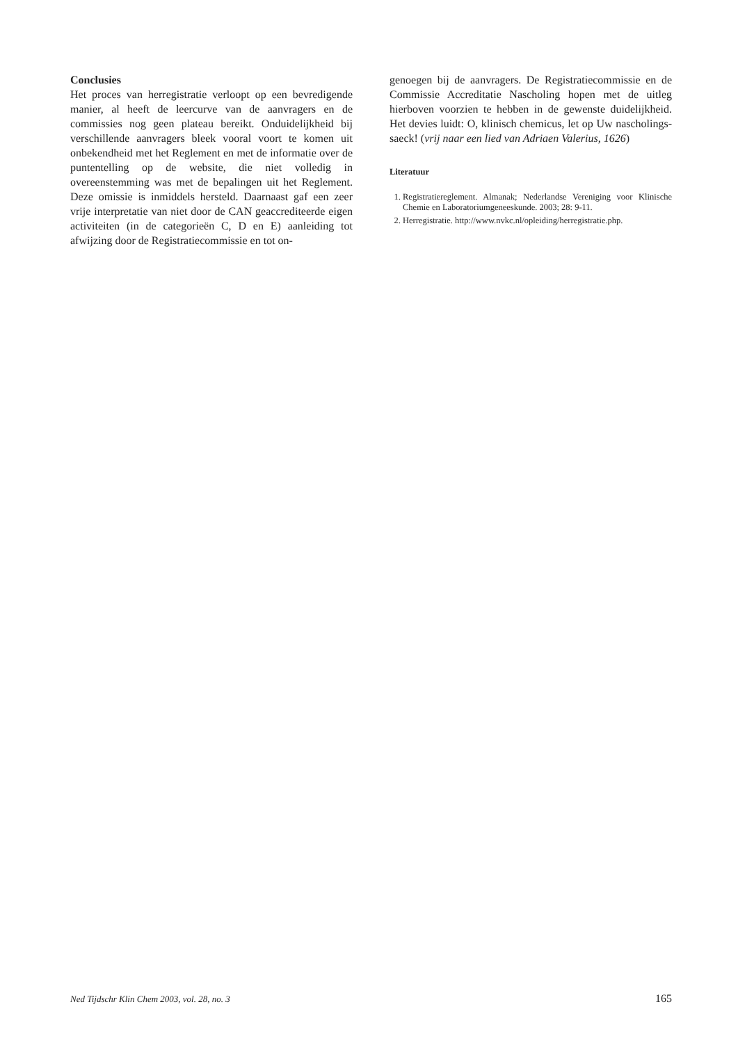Conclusies
Het proces van herregistratie verloopt op een bevredigende manier, al heeft de leercurve van de aanvragers en de commissies nog geen plateau bereikt. Onduidelijkheid bij verschillende aanvragers bleek vooral voort te komen uit onbekendheid met het Reglement en met de informatie over de puntentelling op de website, die niet volledig in overeenstemming was met de bepalingen uit het Reglement. Deze omissie is inmiddels hersteld. Daarnaast gaf een zeer vrije interpretatie van niet door de CAN geaccrediteerde eigen activiteiten (in de categorieën C, D en E) aanleiding tot afwijzing door de Registratiecommissie en tot on-
genoegen bij de aanvragers. De Registratiecommissie en de Commissie Accreditatie Nascholing hopen met de uitleg hierboven voorzien te hebben in de gewenste duidelijkheid. Het devies luidt: O, klinisch chemicus, let op Uw nascholings-saeck! (vrij naar een lied van Adriaen Valerius, 1626)
Literatuur
1. Registratiereglement. Almanak; Nederlandse Vereniging voor Klinische Chemie en Laboratoriumgeneeskunde. 2003; 28: 9-11.
2. Herregistratie. http://www.nvkc.nl/opleiding/herregistratie.php.
Ned Tijdschr Klin Chem 2003, vol. 28, no. 3 165